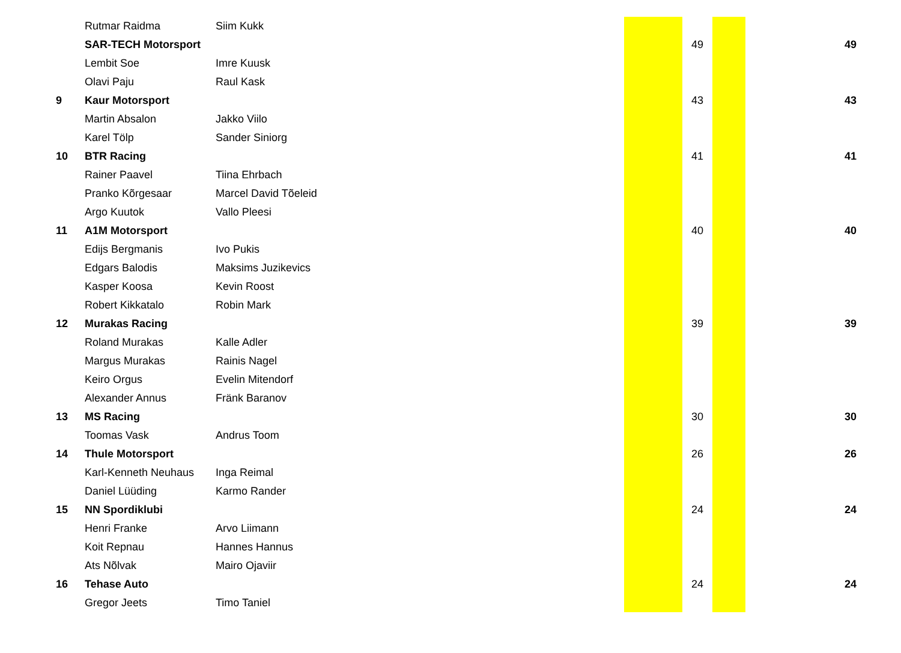| | Rutmar Raidma | Siim Kukk | | | | |
| | SAR-TECH Motorsport | | | 49 | | 49 |
| | Lembit Soe | Imre Kuusk | | | | |
| | Olavi Paju | Raul Kask | | | | |
| 9 | Kaur Motorsport | | | 43 | | 43 |
| | Martin Absalon | Jakko Viilo | | | | |
| | Karel Tölp | Sander Siniorg | | | | |
| 10 | BTR Racing | | | 41 | | 41 |
| | Rainer Paavel | Tiina Ehrbach | | | | |
| | Pranko Kõrgesaar | Marcel David Tõeleid | | | | |
| | Argo Kuutok | Vallo Pleesi | | | | |
| 11 | A1M Motorsport | | | 40 | | 40 |
| | Edijs Bergmanis | Ivo Pukis | | | | |
| | Edgars Balodis | Maksims Juzikevics | | | | |
| | Kasper Koosa | Kevin Roost | | | | |
| | Robert Kikkatalo | Robin Mark | | | | |
| 12 | Murakas Racing | | | 39 | | 39 |
| | Roland Murakas | Kalle Adler | | | | |
| | Margus Murakas | Rainis Nagel | | | | |
| | Keiro Orgus | Evelin Mitendorf | | | | |
| | Alexander Annus | Fränk Baranov | | | | |
| 13 | MS Racing | | | 30 | | 30 |
| | Toomas Vask | Andrus Toom | | | | |
| 14 | Thule Motorsport | | | 26 | | 26 |
| | Karl-Kenneth Neuhaus | Inga Reimal | | | | |
| | Daniel Lüüding | Karmo Rander | | | | |
| 15 | NN Spordiklubi | | | 24 | | 24 |
| | Henri Franke | Arvo Liimann | | | | |
| | Koit Repnau | Hannes Hannus | | | | |
| | Ats Nõlvak | Mairo Ojaviir | | | | |
| 16 | Tehase Auto | | | 24 | | 24 |
| | Gregor Jeets | Timo Taniel | | | | |